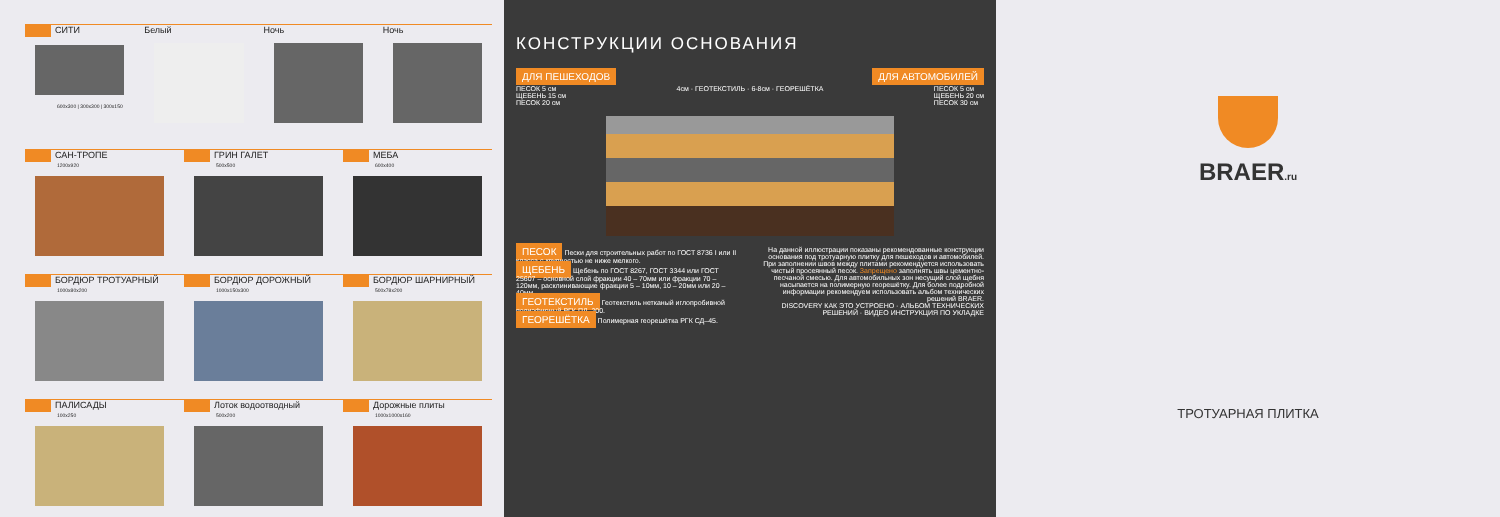СИТИ
600x300 | 300x300 | 300x150
Белый Ночь Ночь
САН-ТРОПЕ
1200x920
ГРИН ГАЛЕТ
500x500
МЕБА
600x400
БОРДЮР ТРОТУАРНЫЙ
1000x80x200
БОРДЮР ДОРОЖНЫЙ
1000x150x300
БОРДЮР ШАРНИРНЫЙ
500x78x200
ПАЛИСАДЫ
100x250
Лоток водоотводный
500x200
Дорожные плиты
1000x1000x160
КОНСТРУКЦИИ ОСНОВАНИЯ
ДЛЯ ПЕШЕХОДОВ ДЛЯ АВТОМОБИЛЕЙ
ПЕСОК 5 см
ЩЕБЕНЬ 15 см
ПЕСОК 20 см
4см · ГЕОТЕКСТИЛЬ · 6-8см · ГЕОРЕШЁТКА
ПЕСОК 5 см
ЩЕБЕНЬ 20 см
ПЕСОК 30 см
ПЕСОК Пески для строительных работ по ГОСТ 8736 I или II класса с крупностью не ниже мелкого.
ЩЕБЕНЬ Щебень по ГОСТ 8267, ГОСТ 3344 или ГОСТ 25607 – основной слой фракции 40 – 70мм или фракции 70 – 120мм, расклинивающие фракции 5 – 10мм, 10 – 20мм или 20 – 40мм.
ГЕОТЕКСТИЛЬ Геотекстиль нетканый иглопробивной полиэфирный РГК ПЛ–200.
ГЕОРЕШЁТКА Полимерная георешётка РГК СД–45.
На данной иллюстрации показаны рекомендованные конструкции основания под тротуарную плитку для пешеходов и автомобилей. При заполнении швов между плитами рекомендуется использовать чистый просеянный песок. Запрещено заполнять швы цементно-песчаной смесью. Для автомобильных зон несущий слой щебня насыпается на полимерную георешётку. Для более подробной информации рекомендуем использовать альбом технических решений BRAER.
DISCOVERY КАК ЭТО УСТРОЕНО · АЛЬБОМ ТЕХНИЧЕСКИХ РЕШЕНИЙ · ВИДЕО ИНСТРУКЦИЯ ПО УКЛАДКЕ
BRAER.ru
ТРОТУАРНАЯ ПЛИТКА